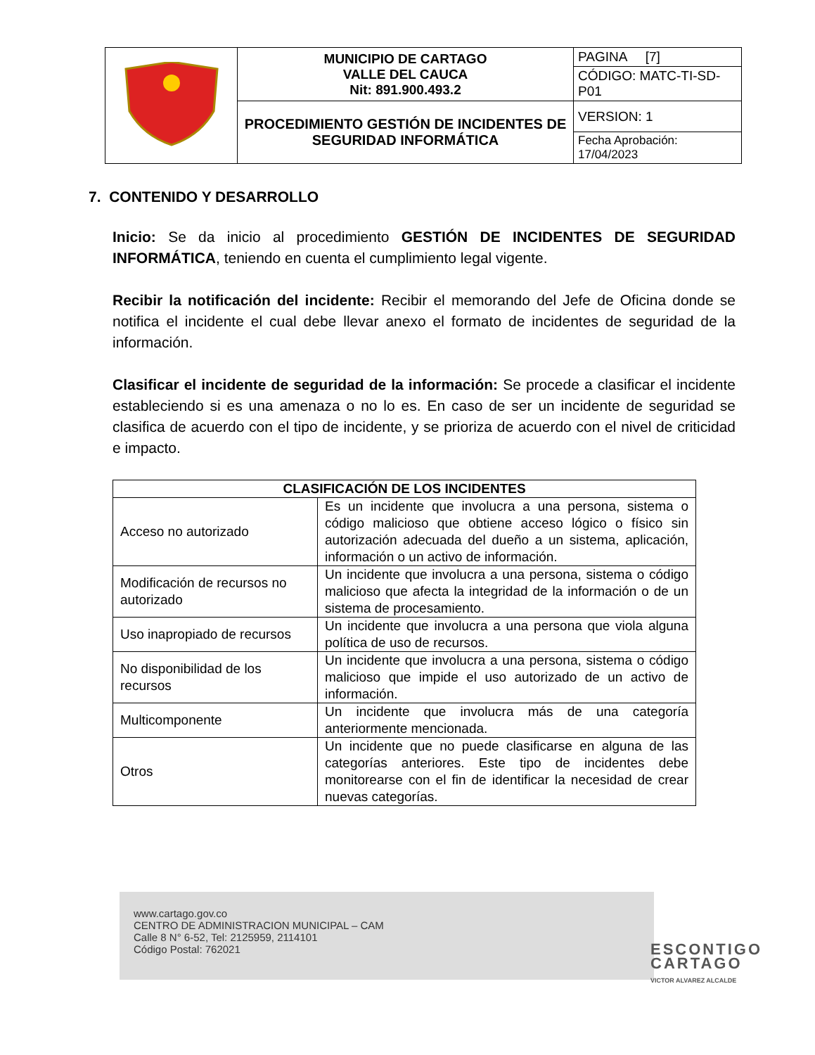| | MUNICIPIO DE CARTAGO VALLE DEL CAUCA Nit: 891.900.493.2 | PAGINA [7] |
| | | CÓDIGO: MATC-TI-SD-P01 |
| | PROCEDIMIENTO GESTIÓN DE INCIDENTES DE SEGURIDAD INFORMÁTICA | VERSION: 1 |
| | | Fecha Aprobación: 17/04/2023 |
7. CONTENIDO Y DESARROLLO
Inicio: Se da inicio al procedimiento GESTIÓN DE INCIDENTES DE SEGURIDAD INFORMÁTICA, teniendo en cuenta el cumplimiento legal vigente.
Recibir la notificación del incidente: Recibir el memorando del Jefe de Oficina donde se notifica el incidente el cual debe llevar anexo el formato de incidentes de seguridad de la información.
Clasificar el incidente de seguridad de la información: Se procede a clasificar el incidente estableciendo si es una amenaza o no lo es. En caso de ser un incidente de seguridad se clasifica de acuerdo con el tipo de incidente, y se prioriza de acuerdo con el nivel de criticidad e impacto.
| CLASIFICACIÓN DE LOS INCIDENTES | |
| --- | --- |
| Acceso no autorizado | Es un incidente que involucra a una persona, sistema o código malicioso que obtiene acceso lógico o físico sin autorización adecuada del dueño a un sistema, aplicación, información o un activo de información. |
| Modificación de recursos no autorizado | Un incidente que involucra a una persona, sistema o código malicioso que afecta la integridad de la información o de un sistema de procesamiento. |
| Uso inapropiado de recursos | Un incidente que involucra a una persona que viola alguna política de uso de recursos. |
| No disponibilidad de los recursos | Un incidente que involucra a una persona, sistema o código malicioso que impide el uso autorizado de un activo de información. |
| Multicomponente | Un incidente que involucra más de una categoría anteriormente mencionada. |
| Otros | Un incidente que no puede clasificarse en alguna de las categorías anteriores. Este tipo de incidentes debe monitorearse con el fin de identificar la necesidad de crear nuevas categorías. |
www.cartago.gov.co
CENTRO DE ADMINISTRACION MUNICIPAL – CAM
Calle 8 N° 6-52, Tel: 2125959, 2114101
Código Postal: 762021
ESCONTIGO
CARTAGO
VICTOR ALVAREZ ALCALDE